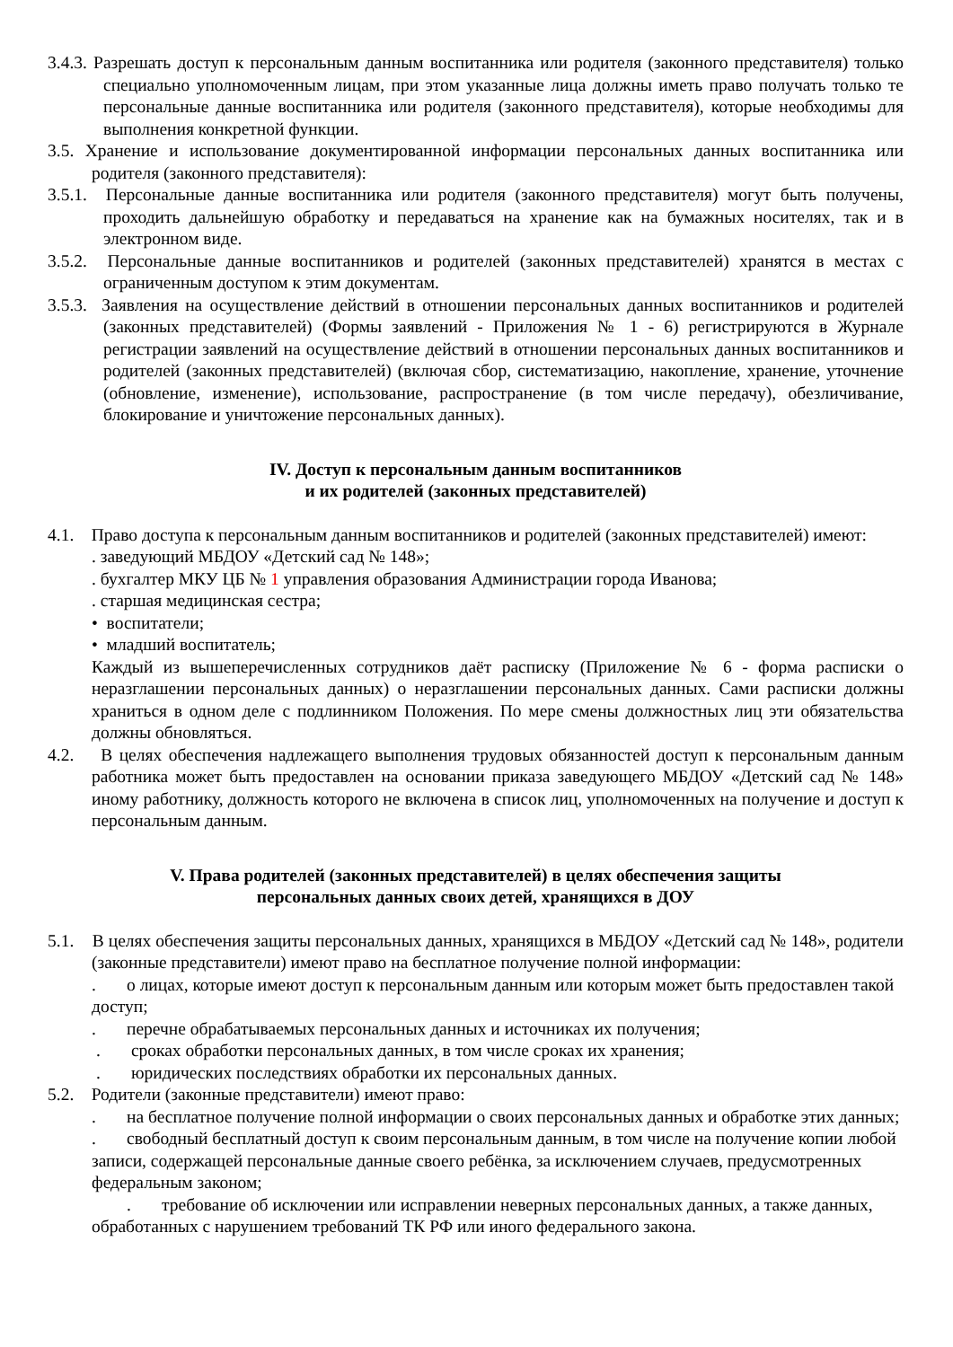3.4.3. Разрешать доступ к персональным данным воспитанника или родителя (законного представителя) только специально уполномоченным лицам, при этом указанные лица должны иметь право получать только те персональные данные воспитанника или родителя (законного представителя), которые необходимы для выполнения конкретной функции.
3.5. Хранение и использование документированной информации персональных данных воспитанника или родителя (законного представителя):
3.5.1. Персональные данные воспитанника или родителя (законного представителя) могут быть получены, проходить дальнейшую обработку и передаваться на хранение как на бумажных носителях, так и в электронном виде.
3.5.2. Персональные данные воспитанников и родителей (законных представителей) хранятся в местах с ограниченным доступом к этим документам.
3.5.3. Заявления на осуществление действий в отношении персональных данных воспитанников и родителей (законных представителей) (Формы заявлений - Приложения № 1 - 6) регистрируются в Журнале регистрации заявлений на осуществление действий в отношении персональных данных воспитанников и родителей (законных представителей) (включая сбор, систематизацию, накопление, хранение, уточнение (обновление, изменение), использование, распространение (в том числе передачу), обезличивание, блокирование и уничтожение персональных данных).
IV. Доступ к персональным данным воспитанников
и их родителей (законных представителей)
4.1. Право доступа к персональным данным воспитанников и родителей (законных представителей) имеют:
. заведующий МБДОУ «Детский сад № 148»;
. бухгалтер МКУ ЦБ № 1 управления образования Администрации города Иванова;
. старшая медицинская сестра;
• воспитатели;
• младший воспитатель;
Каждый из вышеперечисленных сотрудников даёт расписку (Приложение № 6 - форма расписки о неразглашении персональных данных) о неразглашении персональных данных. Сами расписки должны храниться в одном деле с подлинником Положения. По мере смены должностных лиц эти обязательства должны обновляться.
4.2. В целях обеспечения надлежащего выполнения трудовых обязанностей доступ к персональным данным работника может быть предоставлен на основании приказа заведующего МБДОУ «Детский сад № 148» иному работнику, должность которого не включена в список лиц, уполномоченных на получение и доступ к персональным данным.
V. Права родителей (законных представителей) в целях обеспечения защиты
персональных данных своих детей, хранящихся в ДОУ
5.1. В целях обеспечения защиты персональных данных, хранящихся в МБДОУ «Детский сад № 148», родители (законные представители) имеют право на бесплатное получение полной информации:
. о лицах, которые имеют доступ к персональным данным или которым может быть предоставлен такой доступ;
. перечне обрабатываемых персональных данных и источниках их получения;
. сроках обработки персональных данных, в том числе сроках их хранения;
. юридических последствиях обработки их персональных данных.
5.2. Родители (законные представители) имеют право:
. на бесплатное получение полной информации о своих персональных данных и обработке этих данных;
. свободный бесплатный доступ к своим персональным данным, в том числе на получение копии любой записи, содержащей персональные данные своего ребёнка, за исключением случаев, предусмотренных федеральным законом;
. требование об исключении или исправлении неверных персональных данных, а также данных, обработанных с нарушением требований ТК РФ или иного федерального закона.